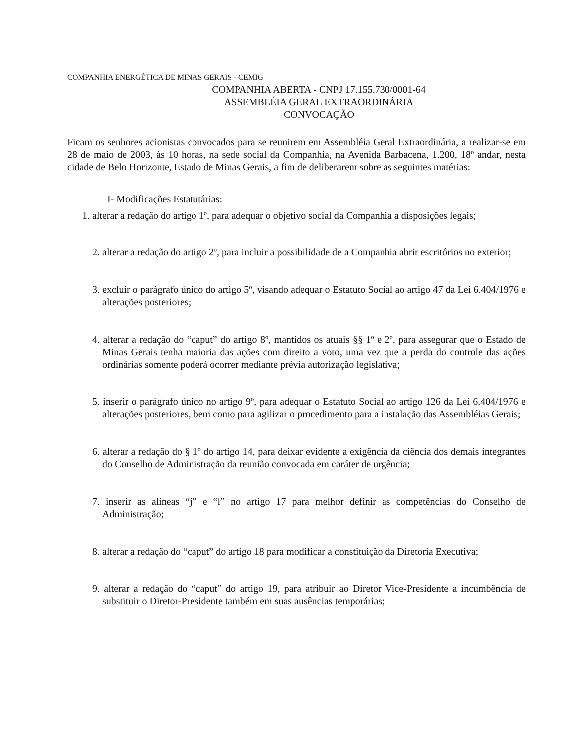COMPANHIA ENERGÉTICA DE MINAS GERAIS - CEMIG
COMPANHIA ABERTA - CNPJ 17.155.730/0001-64
ASSEMBLÉIA GERAL EXTRAORDINÁRIA
CONVOCAÇÃO
Ficam os senhores acionistas convocados para se reunirem em Assembléia Geral Extraordinária, a realizar-se em 28 de maio de 2003, às 10 horas, na sede social da Companhia, na Avenida Barbacena, 1.200, 18º andar, nesta cidade de Belo Horizonte, Estado de Minas Gerais, a fim de deliberarem sobre as seguintes matérias:
I- Modificações Estatutárias:
1. alterar a redação do artigo 1º, para adequar o objetivo social da Companhia a disposições legais;
2. alterar a redação do artigo 2º, para incluir a possibilidade de a Companhia abrir escritórios no exterior;
3. excluir o parágrafo único do artigo 5º, visando adequar o Estatuto Social ao artigo 47 da Lei 6.404/1976 e alterações posteriores;
4. alterar a redação do “caput” do artigo 8º, mantidos os atuais §§ 1º e 2º, para assegurar que o Estado de Minas Gerais tenha maioria das ações com direito a voto, uma vez que a perda do controle das ações ordinárias somente poderá ocorrer mediante prévia autorização legislativa;
5. inserir o parágrafo único no artigo 9º, para adequar o Estatuto Social ao artigo 126 da Lei 6.404/1976 e alterações posteriores, bem como para agilizar o procedimento para a instalação das Assembléias Gerais;
6. alterar a redação do § 1º do artigo 14, para deixar evidente a exigência da ciência dos demais integrantes do Conselho de Administração da reunião convocada em caráter de urgência;
7. inserir as alíneas “j” e “l” no artigo 17 para melhor definir as competências do Conselho de Administração;
8. alterar a redação do “caput” do artigo 18 para modificar a constituição da Diretoria Executiva;
9. alterar a redação do “caput” do artigo 19, para atribuir ao Diretor Vice-Presidente a incumbência de substituir o Diretor-Presidente também em suas ausências temporárias;